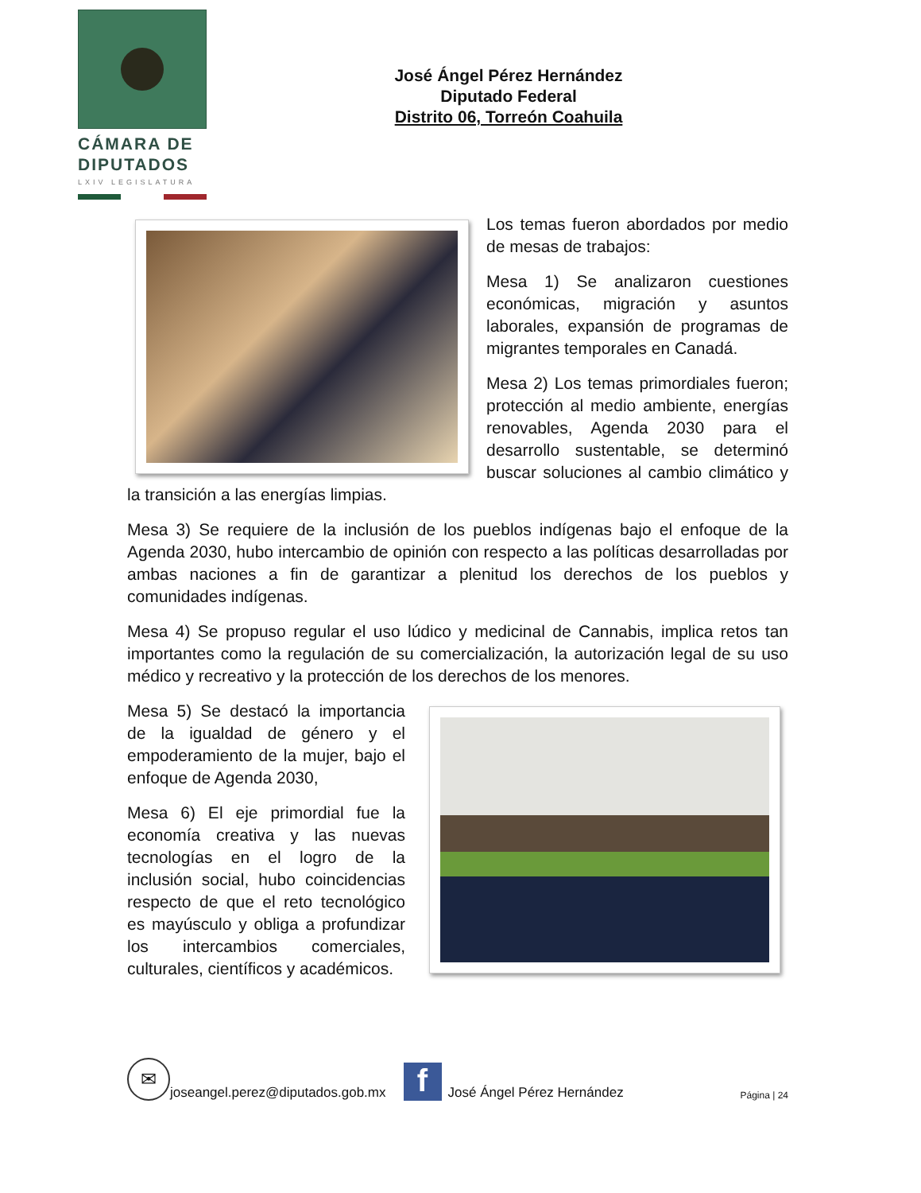CÁMARA DE
DIPUTADOS
LXIV LEGISLATURA
José Ángel Pérez Hernández
Diputado Federal
Distrito 06, Torreón Coahuila
Los temas fueron abordados por medio de mesas de trabajos:
Mesa 1) Se analizaron cuestiones económicas, migración y asuntos laborales, expansión de programas de migrantes temporales en Canadá.
Mesa 2) Los temas primordiales fueron; protección al medio ambiente, energías renovables, Agenda 2030 para el desarrollo sustentable, se determinó buscar soluciones al cambio climático y la transición a las energías limpias.
Mesa 3) Se requiere de la inclusión de los pueblos indígenas bajo el enfoque de la Agenda 2030, hubo intercambio de opinión con respecto a las políticas desarrolladas por ambas naciones a fin de garantizar a plenitud los derechos de los pueblos y comunidades indígenas.
Mesa 4) Se propuso regular el uso lúdico y medicinal de Cannabis, implica retos tan importantes como la regulación de su comercialización, la autorización legal de su uso médico y recreativo y la protección de los derechos de los menores.
Mesa 5) Se destacó la importancia de la igualdad de género y el empoderamiento de la mujer, bajo el enfoque de Agenda 2030,
Mesa 6) El eje primordial fue la economía creativa y las nuevas tecnologías en el logro de la inclusión social, hubo coincidencias respecto de que el reto tecnológico es mayúsculo y obliga a profundizar los intercambios comerciales, culturales, científicos y académicos.
✉
joseangel.perez@diputados.gob.mx
f
José Ángel Pérez Hernández Página | 24